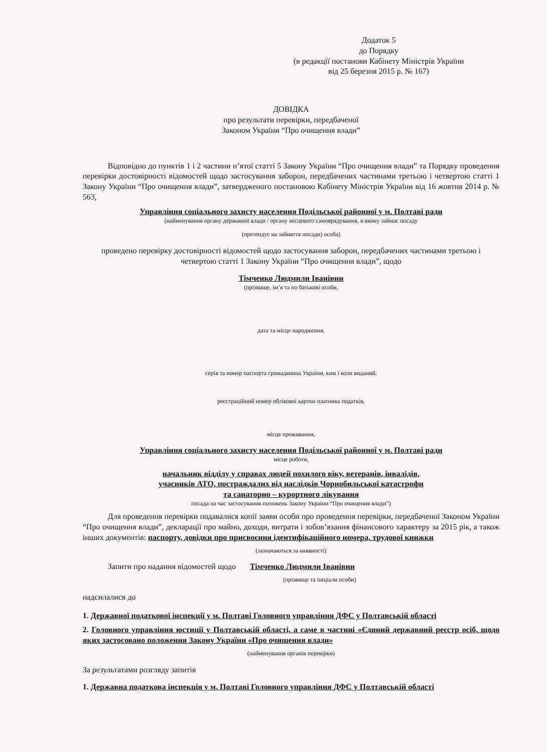Додаток 5
до Порядку
(в редакції постанови Кабінету Міністрів України
від 25 березня 2015 р. № 167)
ДОВІДКА
про результати перевірки, передбаченої
Законом України “Про очищення влади”
Відповідно до пунктів 1 і 2 частини п’ятої статті 5 Закону України “Про очищення влади” та Порядку проведення перевірки достовірності відомостей щодо застосування заборон, передбачених частинами третьою і четвертою статті 1 Закону України “Про очищення влади”, затвердженого постановою Кабінету Міністрів України від 16 жовтня 2014 р. № 563,
Управління соціального захисту населення Подільської районної у м. Полтаві ради
(найменування органу державної влади / органу місцевого самоврядування, в якому займає посаду
(претендує на зайняття посади) особа)
проведено перевірку достовірності відомостей щодо застосування заборон, передбачених частинами третьою і четвертою статті 1 Закону України “Про очищення влади”, щодо
Тімченко Людмили Іванівни
(прізвище, ім’я та по батькові особи,
дата та місце народження,
серія та номер паспорта громадянина України, ким і коли виданий,
реєстраційний номер облікової картки платника податків,
місце проживання,
Управління соціального захисту населення Подільської районної у м. Полтаві ради
місце роботи,
начальник відділу у справах людей похилого віку, ветеранів, інвалідів,
учасників АТО, постраждалих від наслідків Чорнобильської катастрофи
та санаторно – курортного лікування
посада на час застосування положень Закону України “Про очищення влади”)
Для проведення перевірки подавалися копії заяви особи про проведення перевірки, передбаченої Законом України “Про очищення влади”, декларації про майно, доходи, витрати і зобов’язання фінансового характеру за 2015 рік, а також інших документів: паспорту, довідки про присвоєння ідентифікаційного номера, трудової книжки
(зазначаються за наявності)
Запити про надання відомостей щодо Тімченко Людмили Іванівни
(прізвище та ініціали особи)
надсилалися до
1. Державної податкової інспекції у м. Полтаві Головного управління ДФС у Полтавській області
2. Головного управління юстиції у Полтавській області, а саме в частині «Єдиний державний реєстр осіб, щодо яких застосовано положення Закону України «Про очищення влади»
(найменування органів перевірки)
За результатами розгляду запитів
1. Державна податкова інспекція у м. Полтаві Головного управління ДФС у Полтавській області